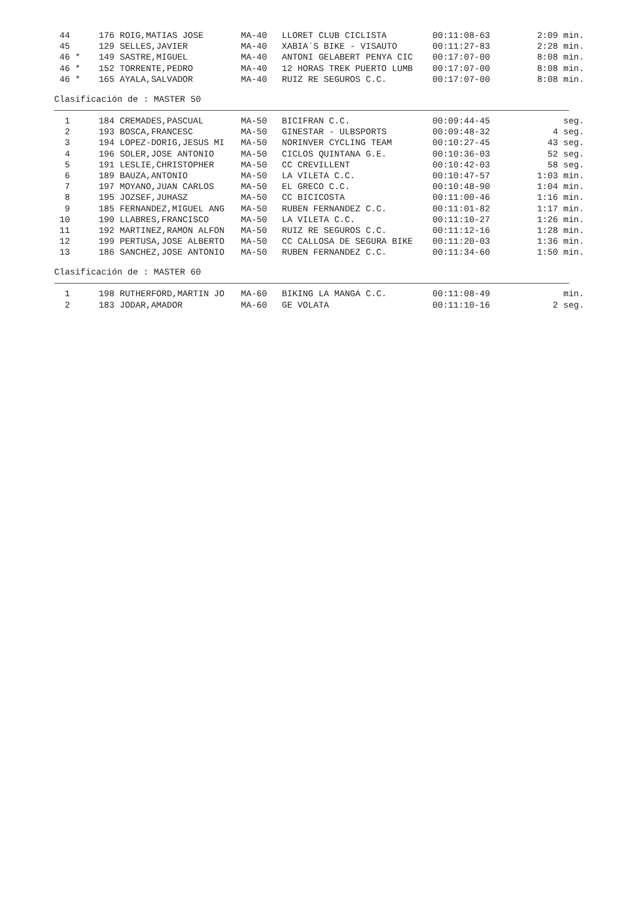| 44 | 176 | ROIG,MATIAS JOSE | MA-40 | LLORET CLUB CICLISTA | 00:11:08-63 | 2:09 min. |
| 45 | 129 | SELLES,JAVIER | MA-40 | XABIA´S BIKE - VISAUTO | 00:11:27-83 | 2:28 min. |
| 46 * | 149 | SASTRE,MIGUEL | MA-40 | ANTONI GELABERT PENYA CIC | 00:17:07-00 | 8:08 min. |
| 46 * | 152 | TORRENTE,PEDRO | MA-40 | 12 HORAS TREK PUERTO LUMB | 00:17:07-00 | 8:08 min. |
| 46 * | 165 | AYALA,SALVADOR | MA-40 | RUIZ RE SEGUROS C.C. | 00:17:07-00 | 8:08 min. |
Clasificación de : MASTER 50
| 1 | 184 | CREMADES,PASCUAL | MA-50 | BICIFRAN C.C. | 00:09:44-45 | seg. |
| 2 | 193 | BOSCA,FRANCESC | MA-50 | GINESTAR - ULBSPORTS | 00:09:48-32 | 4 seg. |
| 3 | 194 | LOPEZ-DORIG,JESUS MI | MA-50 | NORINVER CYCLING TEAM | 00:10:27-45 | 43 seg. |
| 4 | 196 | SOLER,JOSE ANTONIO | MA-50 | CICLOS QUINTANA G.E. | 00:10:36-03 | 52 seg. |
| 5 | 191 | LESLIE,CHRISTOPHER | MA-50 | CC CREVILLENT | 00:10:42-03 | 58 seg. |
| 6 | 189 | BAUZA,ANTONIO | MA-50 | LA VILETA C.C. | 00:10:47-57 | 1:03 min. |
| 7 | 197 | MOYANO,JUAN CARLOS | MA-50 | EL GRECO C.C. | 00:10:48-90 | 1:04 min. |
| 8 | 195 | JOZSEF,JUHASZ | MA-50 | CC BICICOSTA | 00:11:00-46 | 1:16 min. |
| 9 | 185 | FERNANDEZ,MIGUEL ANG | MA-50 | RUBEN FERNANDEZ C.C. | 00:11:01-82 | 1:17 min. |
| 10 | 190 | LLABRES,FRANCISCO | MA-50 | LA VILETA C.C. | 00:11:10-27 | 1:26 min. |
| 11 | 192 | MARTINEZ,RAMON ALFON | MA-50 | RUIZ RE SEGUROS C.C. | 00:11:12-16 | 1:28 min. |
| 12 | 199 | PERTUSA,JOSE ALBERTO | MA-50 | CC CALLOSA DE SEGURA BIKE | 00:11:20-03 | 1:36 min. |
| 13 | 186 | SANCHEZ,JOSE ANTONIO | MA-50 | RUBEN FERNANDEZ C.C. | 00:11:34-60 | 1:50 min. |
Clasificación de : MASTER 60
| 1 | 198 | RUTHERFORD,MARTIN JO | MA-60 | BIKING LA MANGA C.C. | 00:11:08-49 | min. |
| 2 | 183 | JODAR,AMADOR | MA-60 | GE VOLATA | 00:11:10-16 | 2 seg. |